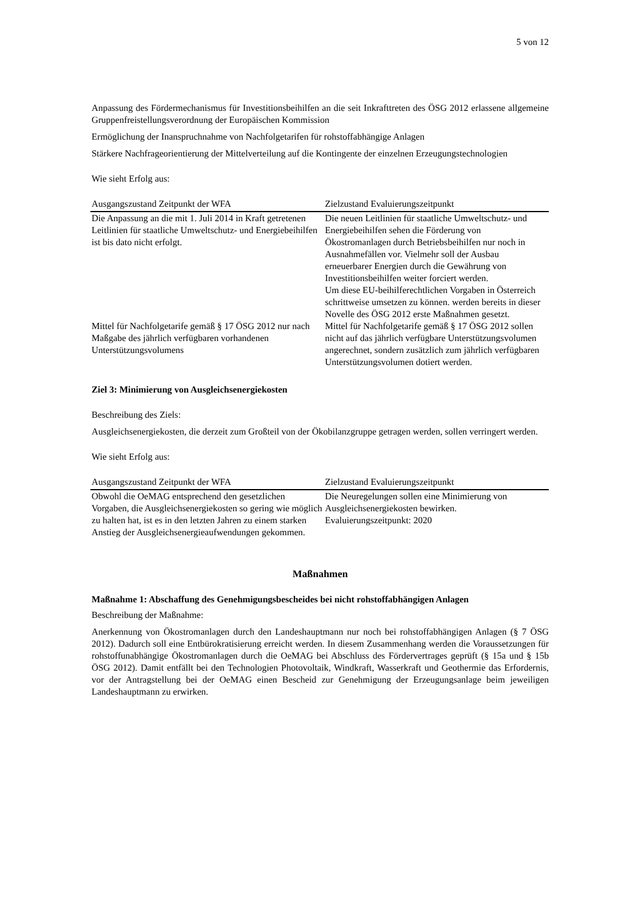5 von 12
Anpassung des Fördermechanismus für Investitionsbeihilfen an die seit Inkrafttreten des ÖSG 2012 erlassene allgemeine Gruppenfreistellungsverordnung der Europäischen Kommission
Ermöglichung der Inanspruchnahme von Nachfolgetarifen für rohstoffabhängige Anlagen
Stärkere Nachfrageorientierung der Mittelverteilung auf die Kontingente der einzelnen Erzeugungstechnologien
Wie sieht Erfolg aus:
| Ausgangszustand Zeitpunkt der WFA | Zielzustand Evaluierungszeitpunkt |
| --- | --- |
| Die Anpassung an die mit 1. Juli 2014 in Kraft getretenen Leitlinien für staatliche Umweltschutz- und Energiebeihilfen ist bis dato nicht erfolgt. | Die neuen Leitlinien für staatliche Umweltschutz- und Energiebeihilfen sehen die Förderung von Ökostromanlagen durch Betriebsbeihilfen nur noch in Ausnahmefällen vor. Vielmehr soll der Ausbau erneuerbarer Energien durch die Gewährung von Investitionsbeihilfen weiter forciert werden. Um diese EU-beihilferechtlichen Vorgaben in Österreich schrittweise umsetzen zu können. werden bereits in dieser Novelle des ÖSG 2012 erste Maßnahmen gesetzt. |
| Mittel für Nachfolgetarife gemäß § 17 ÖSG 2012 nur nach Maßgabe des jährlich verfügbaren vorhandenen Unterstützungsvolumens | Mittel für Nachfolgetarife gemäß § 17 ÖSG 2012 sollen nicht auf das jährlich verfügbare Unterstützungsvolumen angerechnet, sondern zusätzlich zum jährlich verfügbaren Unterstützungsvolumen dotiert werden. |
Ziel 3: Minimierung von Ausgleichsenergiekosten
Beschreibung des Ziels:
Ausgleichsenergiekosten, die derzeit zum Großteil von der Ökobilanzgruppe getragen werden, sollen verringert werden.
Wie sieht Erfolg aus:
| Ausgangszustand Zeitpunkt der WFA | Zielzustand Evaluierungszeitpunkt |
| --- | --- |
| Obwohl die OeMAG entsprechend den gesetzlichen Vorgaben, die Ausgleichsenergiekosten so gering wie möglich zu halten hat, ist es in den letzten Jahren zu einem starken Anstieg der Ausgleichsenergieaufwendungen gekommen. | Die Neuregelungen sollen eine Minimierung von Ausgleichsenergiekosten bewirken. Evaluierungszeitpunkt: 2020 |
Maßnahmen
Maßnahme 1: Abschaffung des Genehmigungsbescheides bei nicht rohstoffabhängigen Anlagen
Beschreibung der Maßnahme:
Anerkennung von Ökostromanlagen durch den Landeshauptmann nur noch bei rohstoffabhängigen Anlagen (§ 7 ÖSG 2012). Dadurch soll eine Entbürokratisierung erreicht werden. In diesem Zusammenhang werden die Voraussetzungen für rohstoffunabhängige Ökostromanlagen durch die OeMAG bei Abschluss des Fördervertrages geprüft (§ 15a und § 15b ÖSG 2012). Damit entfällt bei den Technologien Photovoltaik, Windkraft, Wasserkraft und Geothermie das Erfordernis, vor der Antragstellung bei der OeMAG einen Bescheid zur Genehmigung der Erzeugungsanlage beim jeweiligen Landeshauptmann zu erwirken.